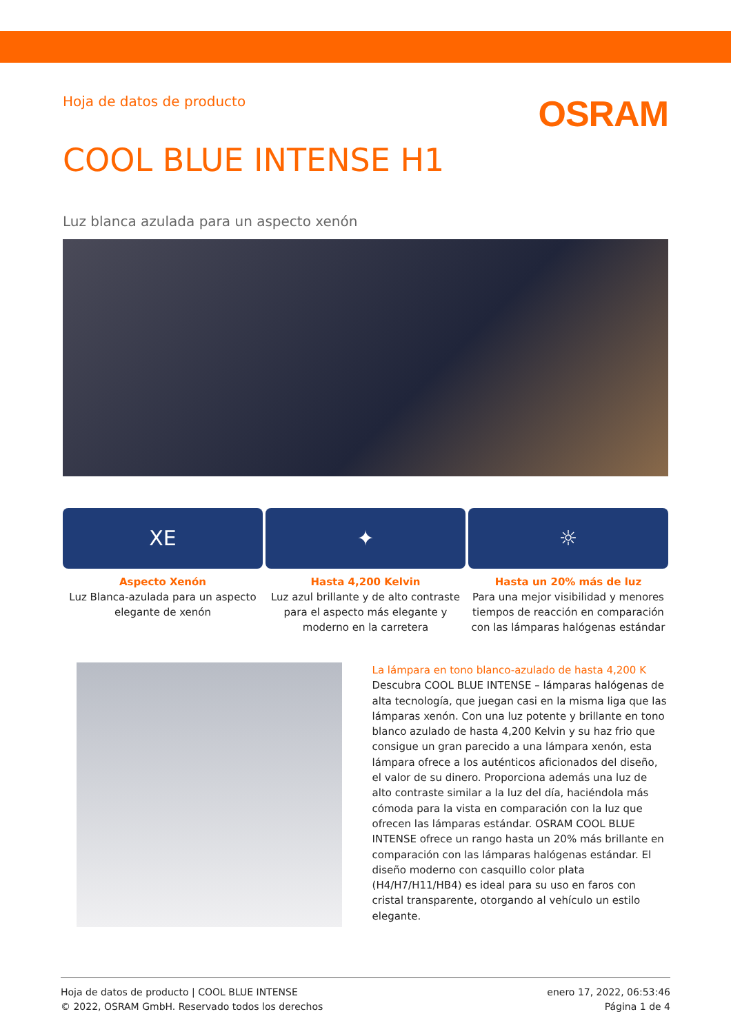Hoja de datos de producto
OSRAM
COOL BLUE INTENSE H1
Luz blanca azulada para un aspecto xenón
XE
Aspecto Xenón
Luz Blanca-azulada para un aspecto elegante de xenón
✦
Hasta 4,200 Kelvin
Luz azul brillante y de alto contraste para el aspecto más elegante y moderno en la carretera
☼
Hasta un 20% más de luz
Para una mejor visibilidad y menores tiempos de reacción en comparación con las lámparas halógenas estándar
La lámpara en tono blanco-azulado de hasta 4,200 K
Descubra COOL BLUE INTENSE – lámparas halógenas de alta tecnología, que juegan casi en la misma liga que las lámparas xenón. Con una luz potente y brillante en tono blanco azulado de hasta 4,200 Kelvin y su haz frio que consigue un gran parecido a una lámpara xenón, esta lámpara ofrece a los auténticos aficionados del diseño, el valor de su dinero. Proporciona además una luz de alto contraste similar a la luz del día, haciéndola más cómoda para la vista en comparación con la luz que ofrecen las lámparas estándar. OSRAM COOL BLUE INTENSE ofrece un rango hasta un 20% más brillante en comparación con las lámparas halógenas estándar. El diseño moderno con casquillo color plata (H4/H7/H11/HB4) es ideal para su uso en faros con cristal transparente, otorgando al vehículo un estilo elegante.
Hoja de datos de producto | COOL BLUE INTENSE
© 2022, OSRAM GmbH. Reservado todos los derechos
enero 17, 2022, 06:53:46
Página 1 de 4